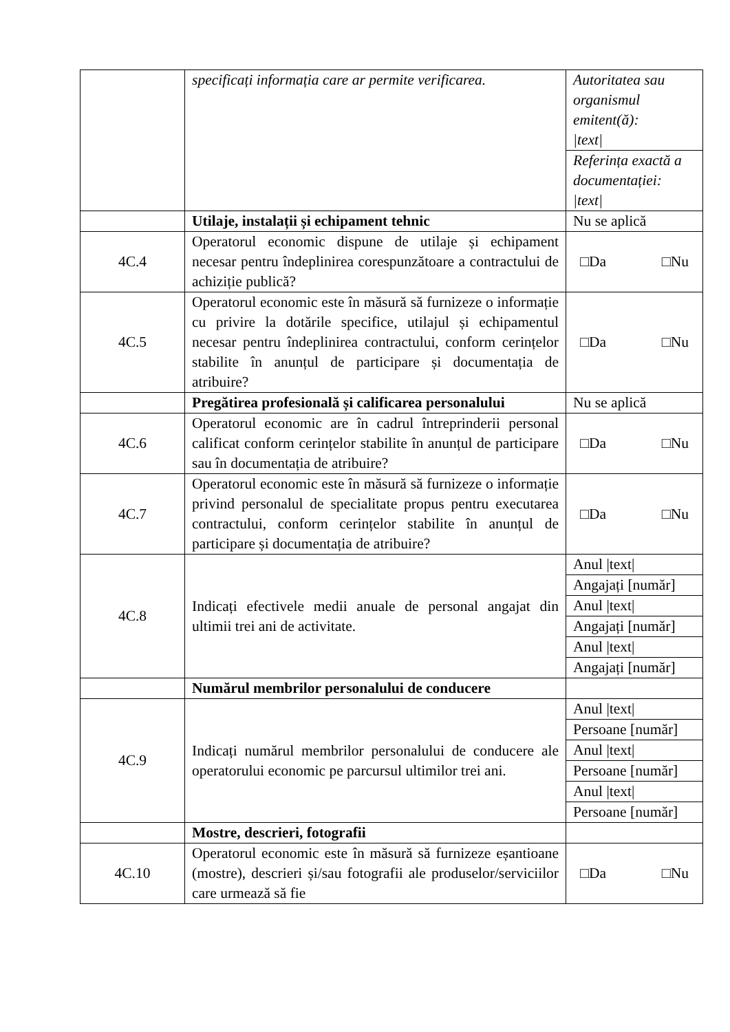| | specificați informația care ar permite verificarea. | Autoritatea sau organismul emitent(ă): /text/ Referința exactă a documentației: /text/ |
| | Utilaje, instalații și echipament tehnic | Nu se aplică |
| 4C.4 | Operatorul economic dispune de utilaje și echipament necesar pentru îndeplinirea corespunzătoare a contractului de achiziție publică? | □Da □Nu |
| 4C.5 | Operatorul economic este în măsură să furnizeze o informație cu privire la dotările specifice, utilajul și echipamentul necesar pentru îndeplinirea contractului, conform cerințelor stabilite în anunțul de participare și documentația de atribuire? | □Da □Nu |
| | Pregătirea profesională și calificarea personalului | Nu se aplică |
| 4C.6 | Operatorul economic are în cadrul întreprinderii personal calificat conform cerințelor stabilite în anunțul de participare sau în documentația de atribuire? | □Da □Nu |
| 4C.7 | Operatorul economic este în măsură să furnizeze o informație privind personalul de specialitate propus pentru executarea contractului, conform cerințelor stabilite în anunțul de participare și documentația de atribuire? | □Da □Nu |
| 4C.8 | Indicați efectivele medii anuale de personal angajat din ultimii trei ani de activitate. | Anul /text/ Angajați [număr] Anul /text/ Angajați [număr] Anul /text/ Angajați [număr] |
| | Numărul membrilor personalului de conducere | |
| 4C.9 | Indicați numărul membrilor personalului de conducere ale operatorului economic pe parcursul ultimilor trei ani. | Anul /text/ Persoane [număr] Anul /text/ Persoane [număr] Anul /text/ Persoane [număr] |
| | Mostre, descrieri, fotografii | |
| 4C.10 | Operatorul economic este în măsură să furnizeze eșantioane (mostre), descrieri și/sau fotografii ale produselor/serviciilor care urmează să fie | □Da □Nu |